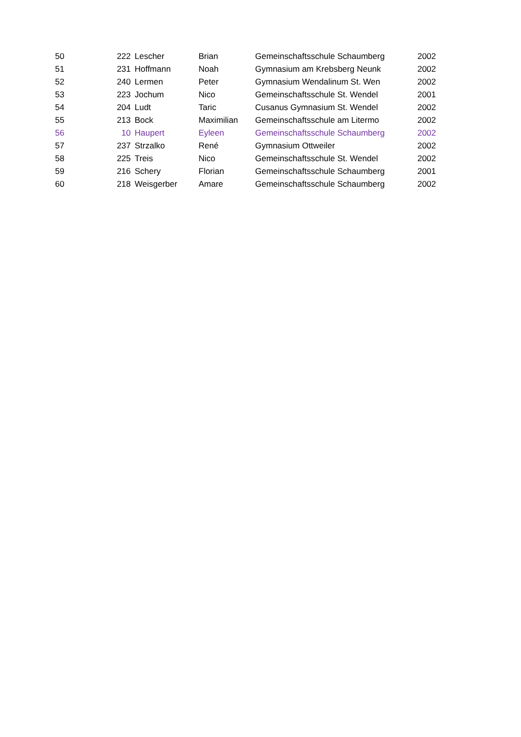| 50 | 222 | Lescher | Brian | Gemeinschaftsschule Schaumberg | 2002 |
| 51 | 231 | Hoffmann | Noah | Gymnasium am Krebsberg Neunk | 2002 |
| 52 | 240 | Lermen | Peter | Gymnasium Wendalinum St. Wen | 2002 |
| 53 | 223 | Jochum | Nico | Gemeinschaftsschule St. Wendel | 2001 |
| 54 | 204 | Ludt | Taric | Cusanus Gymnasium St. Wendel | 2002 |
| 55 | 213 | Bock | Maximilian | Gemeinschaftsschule am Litermo | 2002 |
| 56 | 10 | Haupert | Eyleen | Gemeinschaftsschule Schaumberg | 2002 |
| 57 | 237 | Strzalko | René | Gymnasium Ottweiler | 2002 |
| 58 | 225 | Treis | Nico | Gemeinschaftsschule St. Wendel | 2002 |
| 59 | 216 | Schery | Florian | Gemeinschaftsschule Schaumberg | 2001 |
| 60 | 218 | Weisgerber | Amare | Gemeinschaftsschule Schaumberg | 2002 |